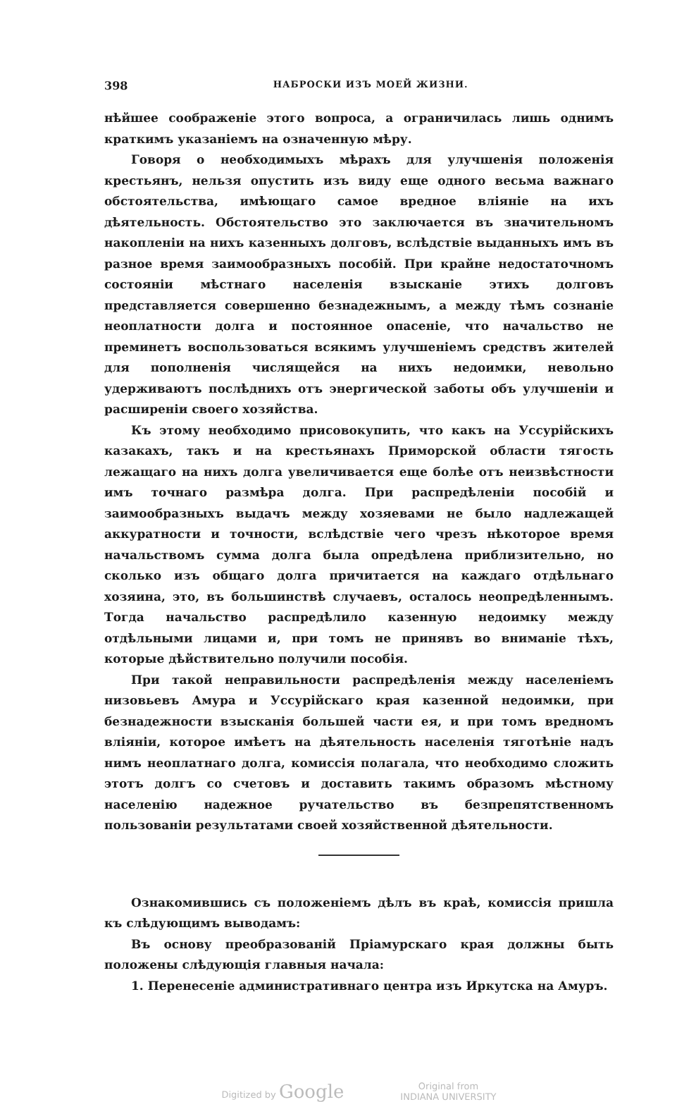398 НАБРОСКИ ИЗЪ МОЕЙ ЖИЗНИ.
нѣйшее соображеніе этого вопроса, а ограничилась лишь однимъ краткимъ указаніемъ на означенную мѣру.
Говоря о необходимыхъ мѣрахъ для улучшенія положенія крестьянъ, нельзя опустить изъ виду еще одного весьма важнаго обстоятельства, имѣющаго самое вредное вліяніе на ихъ дѣятельность. Обстоятельство это заключается въ значительномъ накопленіи на нихъ казенныхъ долговъ, вслѣдствіе выданныхъ имъ въ разное время заимообразныхъ пособій. При крайне недостаточномъ состояніи мѣстнаго населенія взысканіе этихъ долговъ представляется совершенно безнадежнымъ, а между тѣмъ сознаніе неоплатности долга и постоянное опасеніе, что начальство не преминетъ воспользоваться всякимъ улучшеніемъ средствъ жителей для пополненія числящейся на нихъ недоимки, невольно удерживаютъ послѣднихъ отъ энергической заботы объ улучшеніи и расширеніи своего хозяйства.
Къ этому необходимо присовокупить, что какъ на Уссурійскихъ казакахъ, такъ и на крестьянахъ Приморской области тягость лежащаго на нихъ долга увеличивается еще болѣе отъ неизвѣстности имъ точнаго размѣра долга. При распредѣленіи пособій и заимообразныхъ выдачъ между хозяевами не было надлежащей аккуратности и точности, вслѣдствіе чего чрезъ нѣкоторое время начальствомъ сумма долга была опредѣлена приблизительно, но сколько изъ общаго долга причитается на каждаго отдѣльнаго хозяина, это, въ большинствѣ случаевъ, осталось неопредѣленнымъ. Тогда начальство распредѣлило казенную недоимку между отдѣльными лицами и, при томъ не принявъ во вниманіе тѣхъ, которые дѣйствительно получили пособія.
При такой неправильности распредѣленія между населеніемъ низовьевъ Амура и Уссурійскаго края казенной недоимки, при безнадежности взысканія большей части ея, и при томъ вредномъ вліяніи, которое имѣетъ на дѣятельность населенія тяготѣніе надъ нимъ неоплатнаго долга, комиссія полагала, что необходимо сложить этотъ долгъ со счетовъ и доставить такимъ образомъ мѣстному населенію надежное ручательство въ безпрепятственномъ пользованіи результатами своей хозяйственной дѣятельности.
Ознакомившись съ положеніемъ дѣлъ въ краѣ, комиссія пришла къ слѣдующимъ выводамъ:
Въ основу преобразованій Пріамурскаго края должны быть положены слѣдующія главныя начала:
1. Перенесеніе административнаго центра изъ Иркутска на Амуръ.
Digitized by Google Original from
INDIANA UNIVERSITY